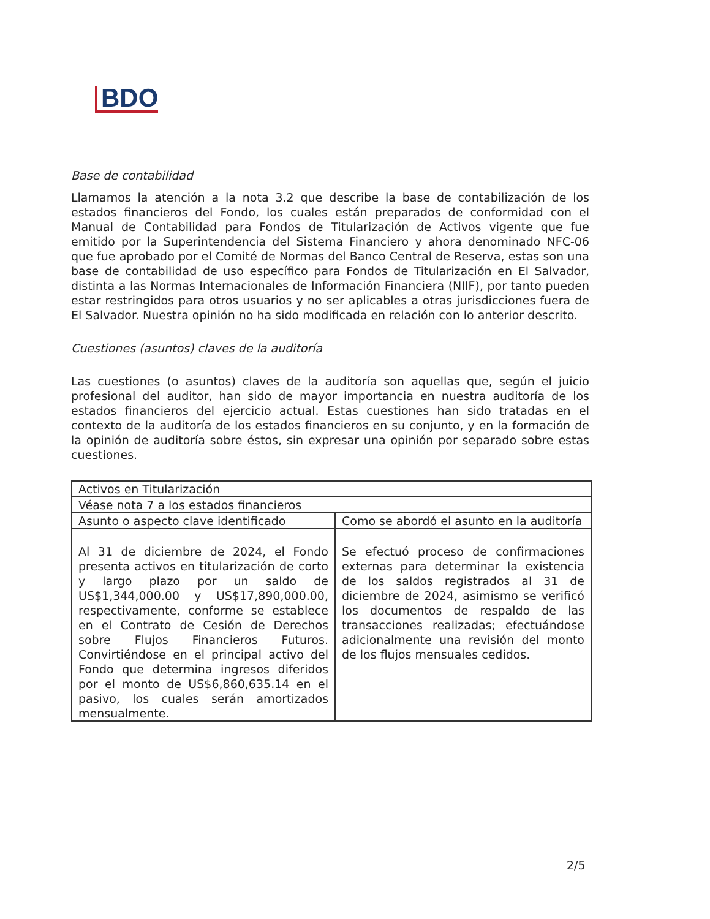BDO
Base de contabilidad
Llamamos la atención a la nota 3.2 que describe la base de contabilización de los estados financieros del Fondo, los cuales están preparados de conformidad con el Manual de Contabilidad para Fondos de Titularización de Activos vigente que fue emitido por la Superintendencia del Sistema Financiero y ahora denominado NFC-06 que fue aprobado por el Comité de Normas del Banco Central de Reserva, estas son una base de contabilidad de uso específico para Fondos de Titularización en El Salvador, distinta a las Normas Internacionales de Información Financiera (NIIF), por tanto pueden estar restringidos para otros usuarios y no ser aplicables a otras jurisdicciones fuera de El Salvador. Nuestra opinión no ha sido modificada en relación con lo anterior descrito.
Cuestiones (asuntos) claves de la auditoría
Las cuestiones (o asuntos) claves de la auditoría son aquellas que, según el juicio profesional del auditor, han sido de mayor importancia en nuestra auditoría de los estados financieros del ejercicio actual. Estas cuestiones han sido tratadas en el contexto de la auditoría de los estados financieros en su conjunto, y en la formación de la opinión de auditoría sobre éstos, sin expresar una opinión por separado sobre estas cuestiones.
| Activos en Titularización | |
| Véase nota 7 a los estados financieros | |
| Asunto o aspecto clave identificado | Como se abordó el asunto en la auditoría |
| Al 31 de diciembre de 2024, el Fondo presenta activos en titularización de corto y largo plazo por un saldo de US$1,344,000.00 y US$17,890,000.00, respectivamente, conforme se establece en el Contrato de Cesión de Derechos sobre Flujos Financieros Futuros. Convirtiéndose en el principal activo del Fondo que determina ingresos diferidos por el monto de US$6,860,635.14 en el pasivo, los cuales serán amortizados mensualmente. | Se efectuó proceso de confirmaciones externas para determinar la existencia de los saldos registrados al 31 de diciembre de 2024, asimismo se verificó los documentos de respaldo de las transacciones realizadas; efectuándose adicionalmente una revisión del monto de los flujos mensuales cedidos. |
2/5